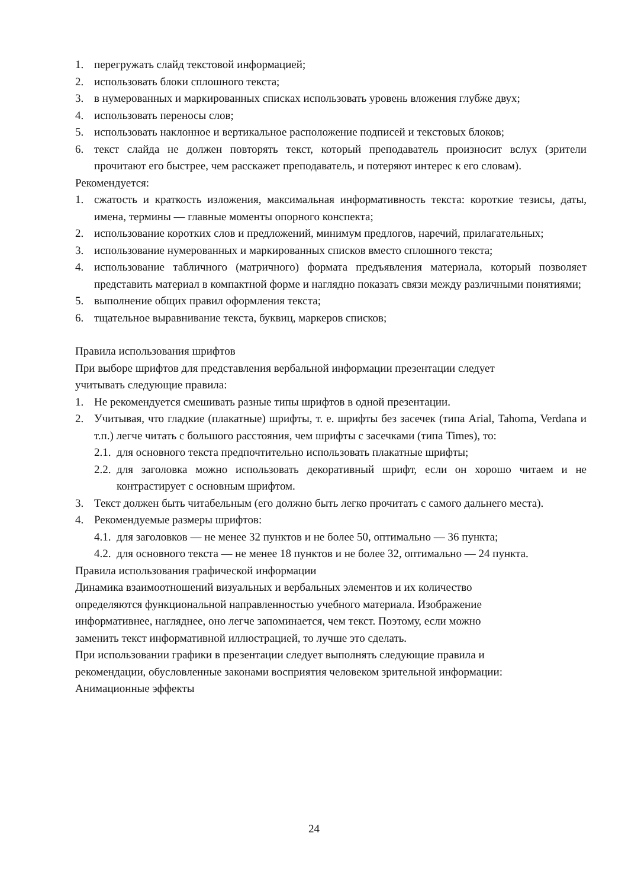1. перегружать слайд текстовой информацией;
2. использовать блоки сплошного текста;
3. в нумерованных и маркированных списках использовать уровень вложения глубже двух;
4. использовать переносы слов;
5. использовать наклонное и вертикальное расположение подписей и текстовых блоков;
6. текст слайда не должен повторять текст, который преподаватель произносит вслух (зрители прочитают его быстрее, чем расскажет преподаватель, и потеряют интерес к его словам).
Рекомендуется:
1. сжатость и краткость изложения, максимальная информативность текста: короткие тезисы, даты, имена, термины — главные моменты опорного конспекта;
2. использование коротких слов и предложений, минимум предлогов, наречий, прилагательных;
3. использование нумерованных и маркированных списков вместо сплошного текста;
4. использование табличного (матричного) формата предъявления материала, который позволяет представить материал в компактной форме и наглядно показать связи между различными понятиями;
5. выполнение общих правил оформления текста;
6. тщательное выравнивание текста, буквиц, маркеров списков;
Правила использования шрифтов
При выборе шрифтов для представления вербальной информации презентации следует
учитывать следующие правила:
1. Не рекомендуется смешивать разные типы шрифтов в одной презентации.
2. Учитывая, что гладкие (плакатные) шрифты, т. е. шрифты без засечек (типа Arial, Tahoma, Verdana и т.п.) легче читать с большого расстояния, чем шрифты с засечками (типа Times), то:
2.1. для основного текста предпочтительно использовать плакатные шрифты;
2.2. для заголовка можно использовать декоративный шрифт, если он хорошо читаем и не контрастирует с основным шрифтом.
3. Текст должен быть читабельным (его должно быть легко прочитать с самого дальнего места).
4. Рекомендуемые размеры шрифтов:
4.1. для заголовков — не менее 32 пунктов и не более 50, оптимально — 36 пункта;
4.2. для основного текста — не менее 18 пунктов и не более 32, оптимально — 24 пункта.
Правила использования графической информации
Динамика взаимоотношений визуальных и вербальных элементов и их количество
определяются функциональной направленностью учебного материала. Изображение
информативнее, нагляднее, оно легче запоминается, чем текст. Поэтому, если можно
заменить текст информативной иллюстрацией, то лучше это сделать.
При использовании графики в презентации следует выполнять следующие правила и
рекомендации, обусловленные законами восприятия человеком зрительной информации:
Анимационные эффекты
24